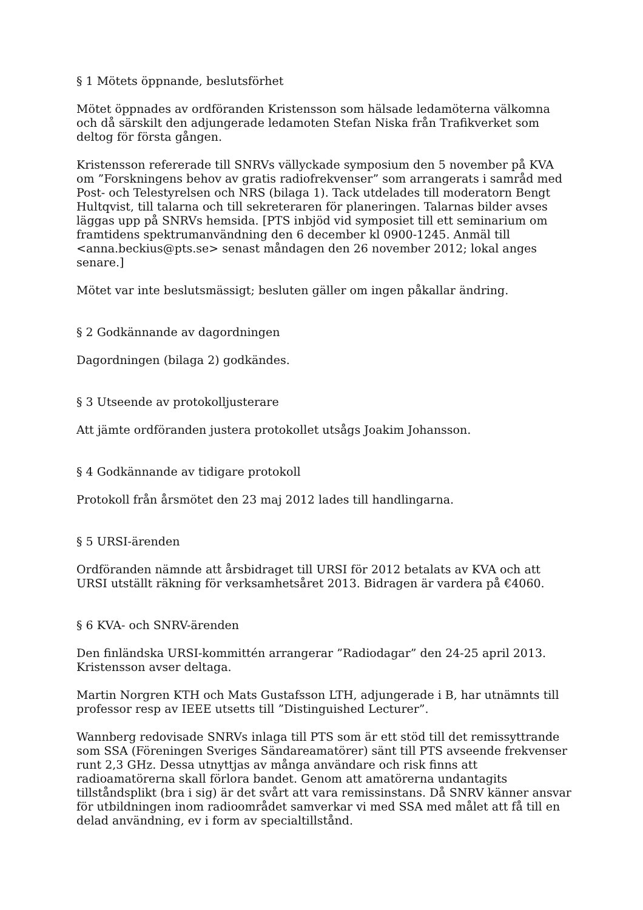§ 1 Mötets öppnande, beslutsförhet
Mötet öppnades av ordföranden Kristensson som hälsade ledamöterna välkomna och då särskilt den adjungerade ledamoten Stefan Niska från Trafikverket som deltog för första gången.
Kristensson refererade till SNRVs vällyckade symposium den 5 november på KVA om ”Forskningens behov av gratis radiofrekvenser” som arrangerats i samråd med Post- och Telestyrelsen och NRS (bilaga 1). Tack utdelades till moderatorn Bengt Hultqvist, till talarna och till sekreteraren för planeringen. Talarnas bilder avses läggas upp på SNRVs hemsida. [PTS inbjöd vid symposiet till ett seminarium om framtidens spektrumanvändning den 6 december kl 0900-1245. Anmäl till <anna.beckius@pts.se> senast måndagen den 26 november 2012; lokal anges senare.]
Mötet var inte beslutsmässigt; besluten gäller om ingen påkallar ändring.
§ 2 Godkännande av dagordningen
Dagordningen (bilaga 2) godkändes.
§ 3 Utseende av protokolljusterare
Att jämte ordföranden justera protokollet utsågs Joakim Johansson.
§ 4 Godkännande av tidigare protokoll
Protokoll från årsmötet den 23 maj 2012 lades till handlingarna.
§ 5 URSI-ärenden
Ordföranden nämnde att årsbidraget till URSI för 2012 betalats av KVA och att URSI utställt räkning för verksamhetsåret 2013. Bidragen är vardera på €4060.
§ 6 KVA- och SNRV-ärenden
Den finländska URSI-kommittén arrangerar ”Radiodagar” den 24-25 april 2013. Kristensson avser deltaga.
Martin Norgren KTH och Mats Gustafsson LTH, adjungerade i B, har utnämnts till professor resp av IEEE utsetts till ”Distinguished Lecturer”.
Wannberg redovisade SNRVs inlaga till PTS som är ett stöd till det remissyttrande som SSA (Föreningen Sveriges Sändareamatörer) sänt till PTS avseende frekvenser runt 2,3 GHz. Dessa utnyttjas av många användare och risk finns att radioamatörerna skall förlora bandet. Genom att amatörerna undantagits tillståndsplikt (bra i sig) är det svårt att vara remissinstans. Då SNRV känner ansvar för utbildningen inom radioområdet samverkar vi med SSA med målet att få till en delad användning, ev i form av specialtillstånd.